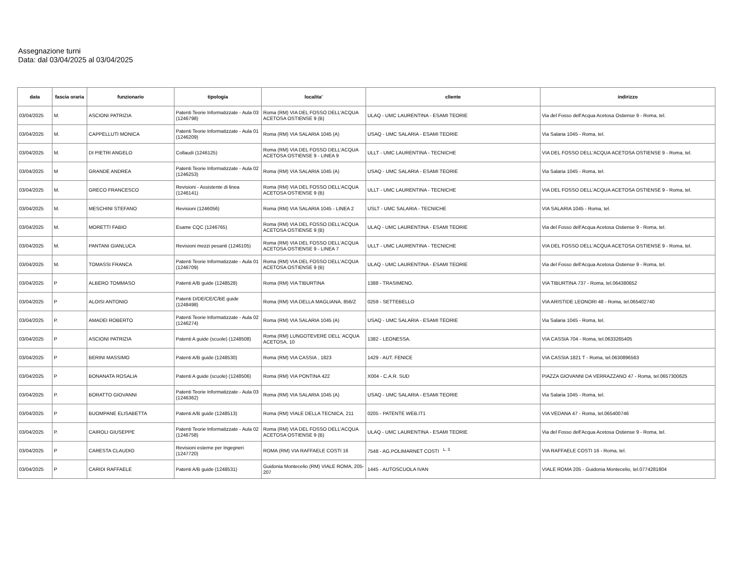Assegnazione turni
Data: dal 03/04/2025 al 03/04/2025
| data | fascia oraria | funzionario | tipologia | localita' | cliente | indirizzo |
| --- | --- | --- | --- | --- | --- | --- |
| 03/04/2025 | M. | ASCIONI PATRIZIA | Patenti Teorie Informatizzate - Aula 03 (1246798) | Roma (RM) VIA DEL FOSSO DELL'ACQUA ACETOSA OSTIENSE 9 (B) | ULAQ - UMC LAURENTINA - ESAMI TEORIE | Via del Fosso dell'Acqua Acetosa Ostiense 9 - Roma, tel. |
| 03/04/2025 | M. | CAPPELLUTI MONICA | Patenti Teorie Informatizzate - Aula 01 (1246209) | Roma (RM) VIA SALARIA 1045 (A) | USAQ - UMC SALARIA - ESAMI TEORIE | Via Salaria 1045 - Roma, tel. |
| 03/04/2025 | M. | DI PIETRI ANGELO | Collaudi (1246125) | Roma (RM) VIA DEL FOSSO DELL'ACQUA ACETOSA OSTIENSE 9 - LINEA 9 | ULLT - UMC LAURENTINA - TECNICHE | VIA DEL FOSSO DELL'ACQUA ACETOSA OSTIENSE 9 - Roma, tel. |
| 03/04/2025 | M | GRANDE ANDREA | Patenti Teorie Informatizzate - Aula 02 (1246253) | Roma (RM) VIA SALARIA 1045 (A) | USAQ - UMC SALARIA - ESAMI TEORIE | Via Salaria 1045 - Roma, tel. |
| 03/04/2025 | M. | GRECO FRANCESCO | Revisioni - Assistente di linea (1246141) | Roma (RM) VIA DEL FOSSO DELL'ACQUA ACETOSA OSTIENSE 9 (B) | ULLT - UMC LAURENTINA - TECNICHE | VIA DEL FOSSO DELL'ACQUA ACETOSA OSTIENSE 9 - Roma, tel. |
| 03/04/2025 | M. | MESCHINI STEFANO | Revisioni (1246056) | Roma (RM) VIA SALARIA 1045 - LINEA 2 | USLT - UMC SALARIA - TECNICHE | VIA SALARIA 1045 - Roma, tel. |
| 03/04/2025 | M. | MORETTI FABIO | Esame CQC (1246765) | Roma (RM) VIA DEL FOSSO DELL'ACQUA ACETOSA OSTIENSE 9 (B) | ULAQ - UMC LAURENTINA - ESAMI TEORIE | Via del Fosso dell'Acqua Acetosa Ostiense 9 - Roma, tel. |
| 03/04/2025 | M. | PANTANI GIANLUCA | Revisioni mezzi pesanti (1246105) | Roma (RM) VIA DEL FOSSO DELL'ACQUA ACETOSA OSTIENSE 9 - LINEA 7 | ULLT - UMC LAURENTINA - TECNICHE | VIA DEL FOSSO DELL'ACQUA ACETOSA OSTIENSE 9 - Roma, tel. |
| 03/04/2025 | M. | TOMASSI FRANCA | Patenti Teorie Informatizzate - Aula 01 (1246709) | Roma (RM) VIA DEL FOSSO DELL'ACQUA ACETOSA OSTIENSE 9 (B) | ULAQ - UMC LAURENTINA - ESAMI TEORIE | Via del Fosso dell'Acqua Acetosa Ostiense 9 - Roma, tel. |
| 03/04/2025 | P | ALBERO TOMMASO | Patenti A/B guide (1248528) | Roma (RM) VIA TIBURTINA | 1388 - TRASIMENO. | VIA TIBURTINA 737 - Roma, tel.064380652 |
| 03/04/2025 | P | ALOISI ANTONIO | Patenti D/DE/CE/C/BE guide (1248498) | Roma (RM) VIA DELLA MAGLIANA, 856/Z | 0259 - SETTEBELLO | VIA ARISTIDE LEONORI 48 - Roma, tel.065402740 |
| 03/04/2025 | P. | AMADEI ROBERTO | Patenti Teorie Informatizzate - Aula 02 (1246274) | Roma (RM) VIA SALARIA 1045 (A) | USAQ - UMC SALARIA - ESAMI TEORIE | Via Salaria 1045 - Roma, tel. |
| 03/04/2025 | P | ASCIONI PATRIZIA | Patenti A guide (scuole) (1248508) | Roma (RM) LUNGOTEVERE DELL`ACQUA ACETOSA, 10 | 1382 - LEONESSA. | VIA CASSIA 704 - Roma, tel.0633265405 |
| 03/04/2025 | P | BERINI MASSIMO | Patenti A/B guide (1248530) | Roma (RM) VIA CASSIA , 1823 | 1429 - AUT. FENICE | VIA CASSIA 1821 T - Roma, tel.0630896563 |
| 03/04/2025 | P | BONANATA ROSALIA | Patenti A guide (scuole) (1248506) | Roma (RM) VIA PONTINA 422 | X004 - C.A.R. SUD | PIAZZA GIOVANNI DA VERRAZZANO 47 - Roma, tel.0657300625 |
| 03/04/2025 | P. | BORATTO GIOVANNI | Patenti Teorie Informatizzate - Aula 03 (1246362) | Roma (RM) VIA SALARIA 1045 (A) | USAQ - UMC SALARIA - ESAMI TEORIE | Via Salaria 1045 - Roma, tel. |
| 03/04/2025 | P | BUOMPANE ELISABETTA | Patenti A/B guide (1248513) | Roma (RM) VIALE DELLA TECNICA, 211 | 0205 - PATENTE WEB.IT1 | VIA VEDANA 47 - Roma, tel.065400746 |
| 03/04/2025 | P. | CAIROLI GIUSEPPE | Patenti Teorie Informatizzate - Aula 02 (1246758) | Roma (RM) VIA DEL FOSSO DELL'ACQUA ACETOSA OSTIENSE 9 (B) | ULAQ - UMC LAURENTINA - ESAMI TEORIE | Via del Fosso dell'Acqua Acetosa Ostiense 9 - Roma, tel. |
| 03/04/2025 | P | CARESTA CLAUDIO | Revisioni esterne per Ingegneri (1247720) | ROMA (RM) VIA RAFFAELE COSTI 16 | 7548 - AG.POLIMARNET COSTI <sup>L. 3</sup> | VIA RAFFAELE COSTI 16 - Roma, tel. |
| 03/04/2025 | P | CARIDI RAFFAELE | Patenti A/B guide (1248531) | Guidonia Montecelio (RM) VIALE ROMA, 205-207 | 1445 - AUTOSCUOLA IVAN | VIALE ROMA 205 - Guidonia Montecelio, tel.0774281804 |